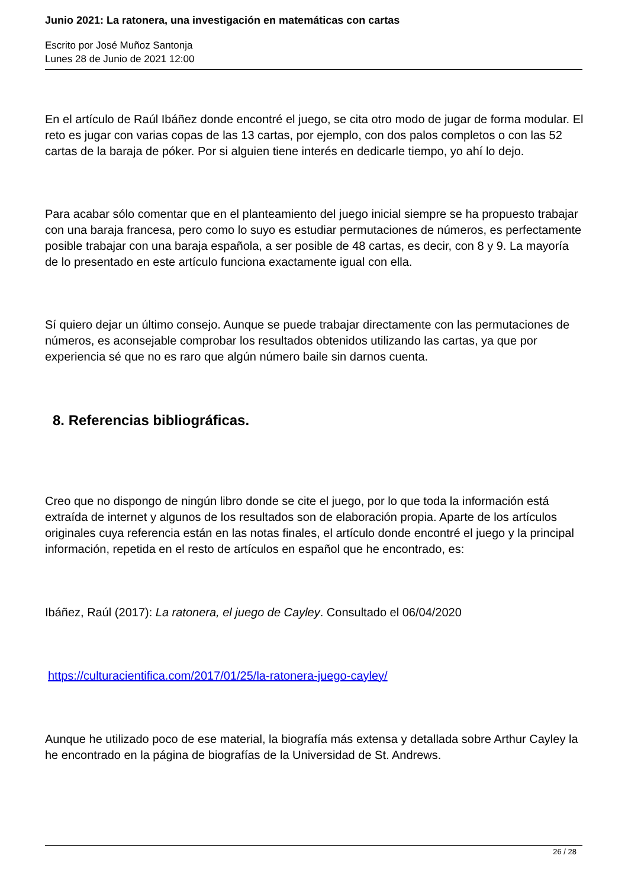Junio 2021: La ratonera, una investigación en matemáticas con cartas
Escrito por José Muñoz Santonja
Lunes 28 de Junio de 2021 12:00
En el artículo de Raúl Ibáñez donde encontré el juego, se cita otro modo de jugar de forma modular. El reto es jugar con varias copas de las 13 cartas, por ejemplo, con dos palos completos o con las 52 cartas de la baraja de póker. Por si alguien tiene interés en dedicarle tiempo, yo ahí lo dejo.
Para acabar sólo comentar que en el planteamiento del juego inicial siempre se ha propuesto trabajar con una baraja francesa, pero como lo suyo es estudiar permutaciones de números, es perfectamente posible trabajar con una baraja española, a ser posible de 48 cartas, es decir, con 8 y 9. La mayoría de lo presentado en este artículo funciona exactamente igual con ella.
Sí quiero dejar un último consejo. Aunque se puede trabajar directamente con las permutaciones de números, es aconsejable comprobar los resultados obtenidos utilizando las cartas, ya que por experiencia sé que no es raro que algún número baile sin darnos cuenta.
8. Referencias bibliográficas.
Creo que no dispongo de ningún libro donde se cite el juego, por lo que toda la información está extraída de internet y algunos de los resultados son de elaboración propia. Aparte de los artículos originales cuya referencia están en las notas finales, el artículo donde encontré el juego y la principal información, repetida en el resto de artículos en español que he encontrado, es:
Ibáñez, Raúl (2017): La ratonera, el juego de Cayley. Consultado el 06/04/2020
https://culturacientifica.com/2017/01/25/la-ratonera-juego-cayley/
Aunque he utilizado poco de ese material, la biografía más extensa y detallada sobre Arthur Cayley la he encontrado en la página de biografías de la Universidad de St. Andrews.
26 / 28